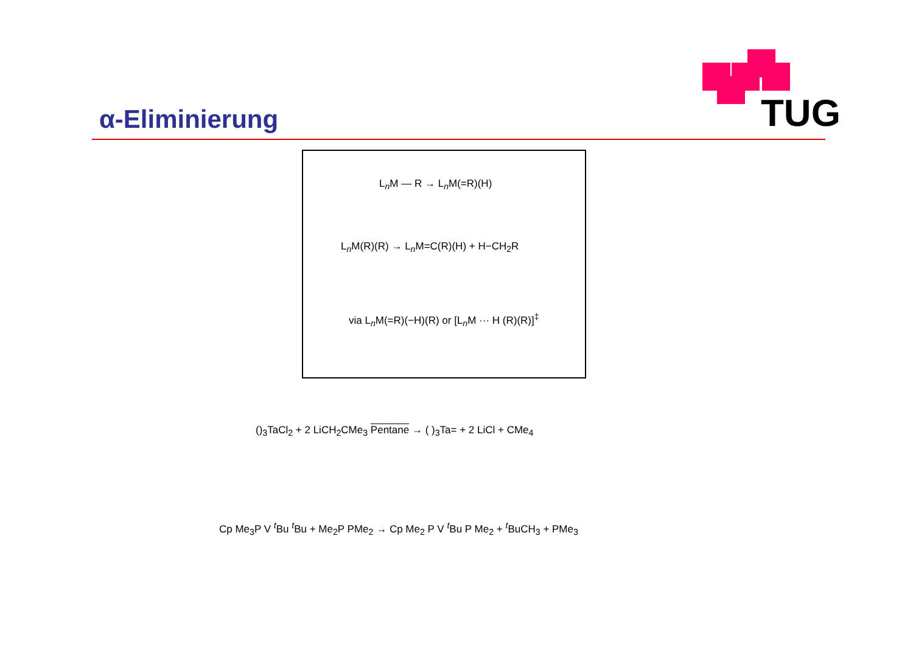α-Eliminierung TUG
L<sub>n</sub>M — R → L<sub>n</sub>M(=R)(H)
L<sub>n</sub>M(R)(R) → L<sub>n</sub>M=C(R)(H) + H−CH<sub>2</sub>R
via L<sub>n</sub>M(=R)(−H)(R) or [L<sub>n</sub>M ··· H (R)(R)]<sup>‡</sup>
()<sub>3</sub>TaCl<sub>2</sub> + 2 LiCH<sub>2</sub>CMe<sub>3</sub> Pentane → ( )<sub>3</sub>Ta= + 2 LiCl + CMe<sub>4</sub>
Cp Me<sub>3</sub>P V <sup>t</sup>Bu <sup>t</sup>Bu + Me<sub>2</sub>P PMe<sub>2</sub> → Cp Me<sub>2</sub> P V <sup>t</sup>Bu P Me<sub>2</sub> + <sup>t</sup>BuCH<sub>3</sub> + PMe<sub>3</sub>